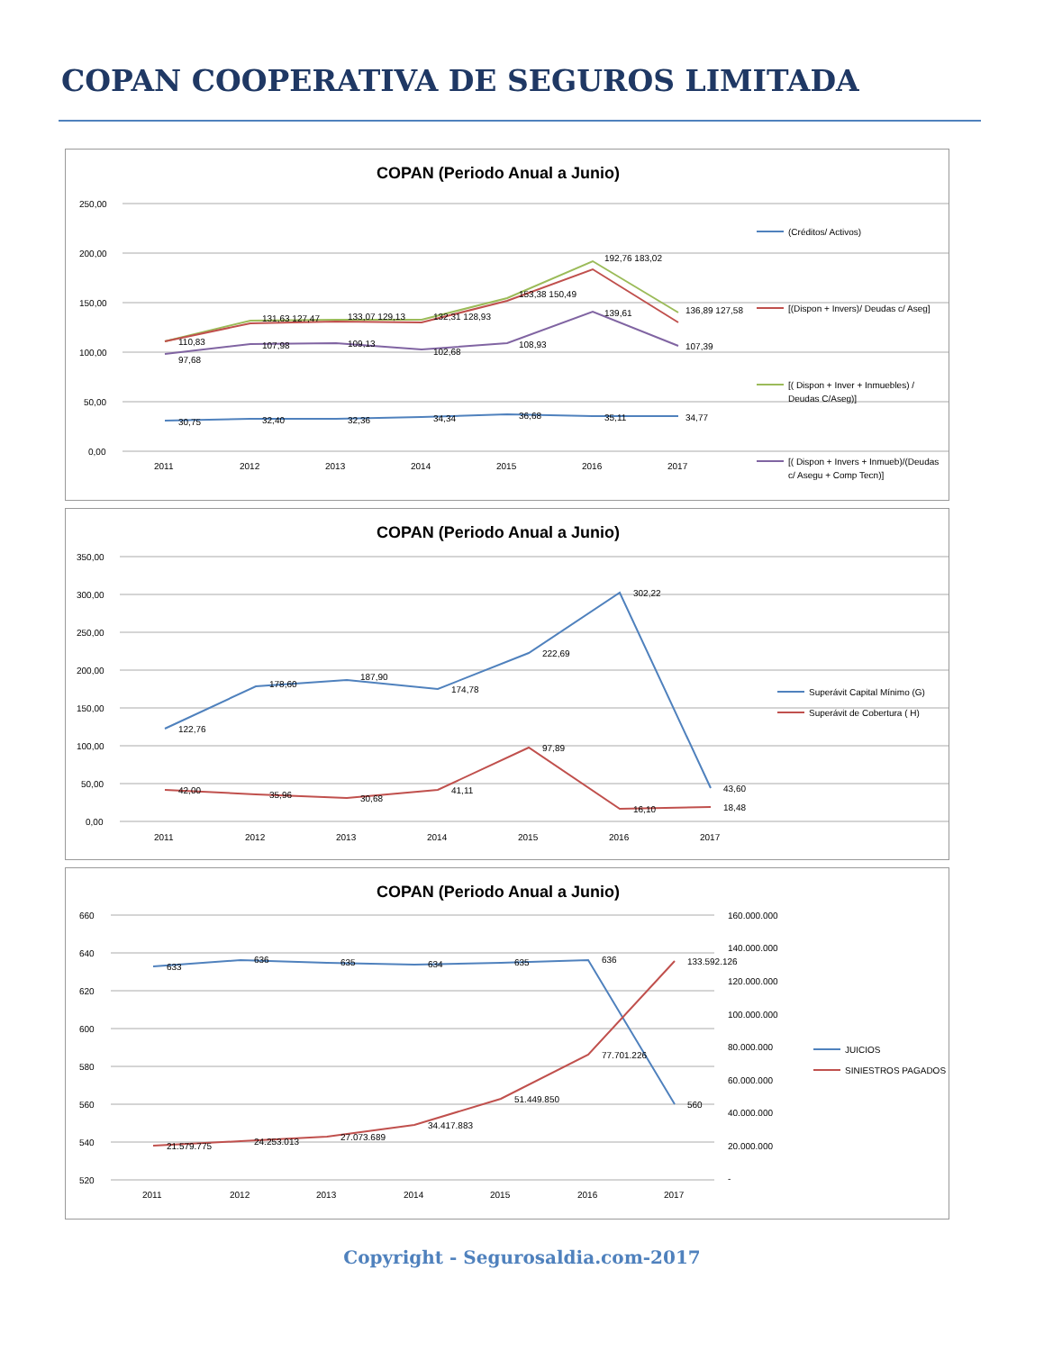COPAN COOPERATIVA DE SEGUROS LIMITADA
COPAN (Periodo Anual a Junio)
250,00
200,00
150,00
100,00
50,00
0,00
2011
2012
2013
2014
2015
2016
2017
110,83
131,63 127,47
133,07 129,13
132,31 128,93
153,38 150,49
192,76 183,02
136,89 127,58
97,68
107,98
109,13
102,68
108,93
139,61
107,39
30,75
32,40
32,36
34,34
36,68
35,11
34,77
(Créditos/ Activos)
[(Dispon + Invers)/ Deudas c/ Aseg]
[( Dispon + Inver + Inmuebles) /
Deudas C/Aseg)]
[( Dispon + Invers + Inmueb)/(Deudas
c/ Asegu + Comp Tecn)]
COPAN (Periodo Anual a Junio)
350,00
300,00
250,00
200,00
150,00
100,00
50,00
0,00
2011
2012
2013
2014
2015
2016
2017
122,76
178,60
187,90
174,78
222,69
302,22
43,60
42,00
35,96
30,68
41,11
97,89
16,10
18,48
Superávit Capital Mínimo (G)
Superávit de Cobertura ( H)
COPAN (Periodo Anual a Junio)
660
640
620
600
580
560
540
520
160.000.000
140.000.000
120.000.000
100.000.000
80.000.000
60.000.000
40.000.000
20.000.000
-
2011
2012
2013
2014
2015
2016
2017
633
636
635
634
635
636
560
21.579.775
24.253.013
27.073.689
34.417.883
51.449.850
77.701.226
133.592.126
JUICIOS
SINIESTROS PAGADOS
Copyright - Segurosaldia.com-2017